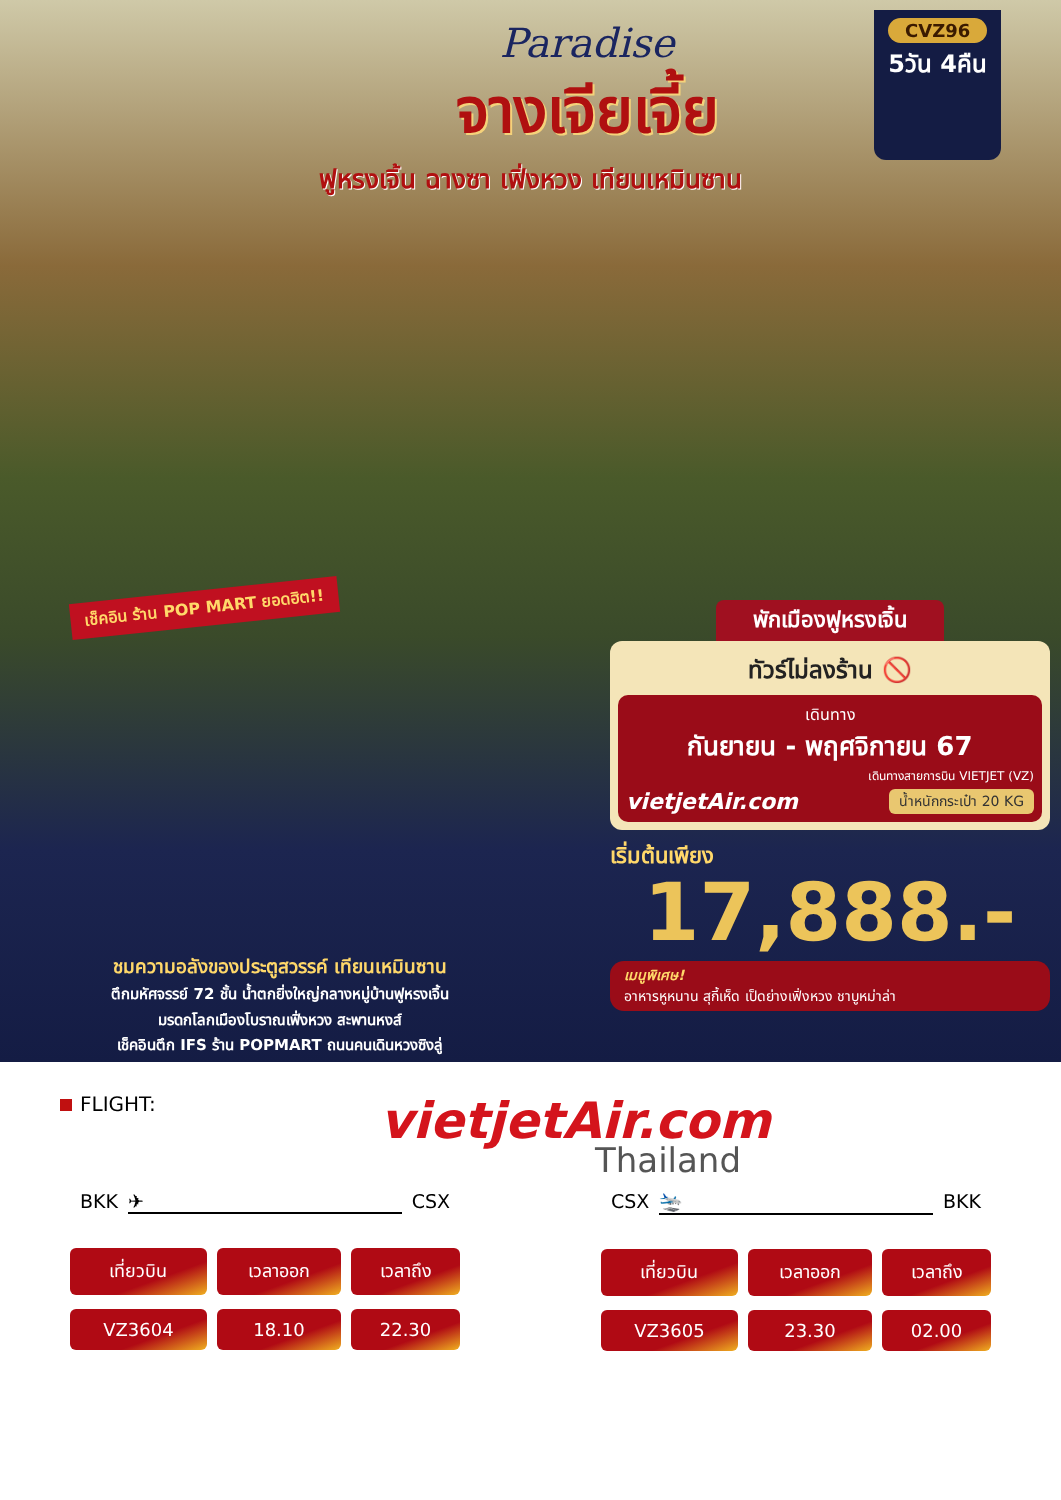Paradise
จางเจียเจี้ย
CVZ96
5วัน 4คืน
ฟูหรงเจิ้น ฉางซา เฟิ่งหวง เทียนเหมินซาน
เช็คอิน ร้าน POP MART ยอดฮิต!!
พักเมืองฟูหรงเจิ้น
ทัวร์ไม่ลงร้าน 🚫
เดินทาง
กันยายน - พฤศจิกายน 67
เดินทางสายการบิน VIETJET (VZ)
vietjetAir.com น้ำหนักกระเป๋า 20 KG
เริ่มต้นเพียง
17,888.-
เมนูพิเศษ!
อาหารหูหนาน สุกี้เห็ด เป็ดย่างเฟิ่งหวง ชาบูหม่าล่า
ชมความอลังของประตูสวรรค์ เทียนเหมินซาน
ตึกมหัศจรรย์ 72 ชั้น น้ำตกยิ่งใหญ่กลางหมู่บ้านฟูหรงเจิ้น
มรดกโลกเมืองโบราณเฟิ่งหวง สะพานหงส์
เช็คอินตึก IFS ร้าน POPMART ถนนคนเดินหวงซิงลู่
FLIGHT:
vietjetAir.com
Thailand
BKK ✈ CSX
| เที่ยวบิน | เวลาออก | เวลาถึง |
| --- | --- | --- |
| VZ3604 | 18.10 | 22.30 |
CSX 🛬 BKK
| เที่ยวบิน | เวลาออก | เวลาถึง |
| --- | --- | --- |
| VZ3605 | 23.30 | 02.00 |